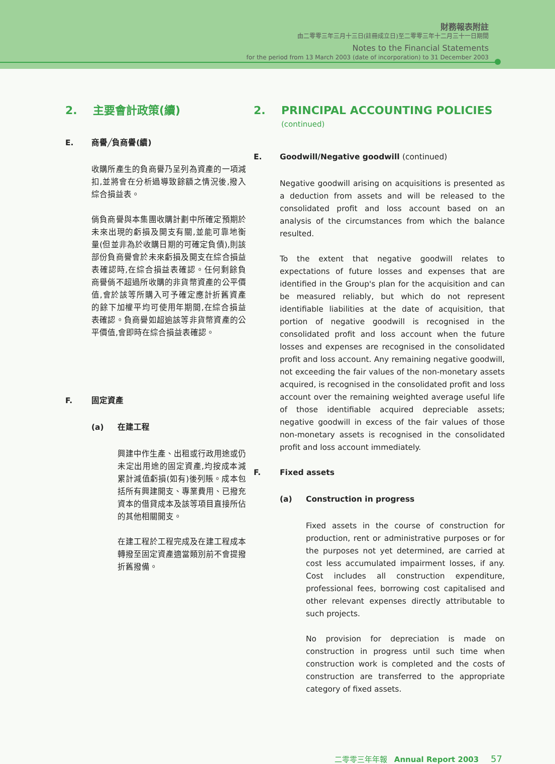財務報表附註
由二零零三年三月十三日(註冊成立日)至二零零三年十二月三十一日期間
Notes to the Financial Statements
for the period from 13 March 2003 (date of incorporation) to 31 December 2003
2. 主要會計政策(續)
E. 商譽╱負商譽(續)
收購所產生的負商譽乃呈列為資產的一項減扣,並將會在分析過導致餘額之情況後,撥入綜合損益表。
倘負商譽與本集團收購計劃中所確定預期於未來出現的虧損及開支有關,並能可靠地衡量(但並非為於收購日期的可確定負債),則該部份負商譽會於未來虧損及開支在綜合損益表確認時,在綜合損益表確認。任何剩餘負商譽倘不超過所收購的非貨幣資產的公平價值,會於該等所購入可予確定應計折舊資產的餘下加權平均可使用年期間,在綜合損益表確認。負商譽如超逾該等非貨幣資產的公平價值,會即時在綜合損益表確認。
F. 固定資產
(a) 在建工程
興建中作生產、出租或行政用途或仍未定出用途的固定資產,均按成本減累計減值虧損(如有)後列賬。成本包括所有興建開支、專業費用、已撥充資本的借貸成本及該等項目直接所佔的其他相關開支。
在建工程於工程完成及在建工程成本轉撥至固定資產適當類別前不會提撥折舊撥備。
2. PRINCIPAL ACCOUNTING POLICIES
(continued)
E. Goodwill/Negative goodwill (continued)
Negative goodwill arising on acquisitions is presented as a deduction from assets and will be released to the consolidated profit and loss account based on an analysis of the circumstances from which the balance resulted.
To the extent that negative goodwill relates to expectations of future losses and expenses that are identified in the Group's plan for the acquisition and can be measured reliably, but which do not represent identifiable liabilities at the date of acquisition, that portion of negative goodwill is recognised in the consolidated profit and loss account when the future losses and expenses are recognised in the consolidated profit and loss account. Any remaining negative goodwill, not exceeding the fair values of the non-monetary assets acquired, is recognised in the consolidated profit and loss account over the remaining weighted average useful life of those identifiable acquired depreciable assets; negative goodwill in excess of the fair values of those non-monetary assets is recognised in the consolidated profit and loss account immediately.
F. Fixed assets
(a) Construction in progress
Fixed assets in the course of construction for production, rent or administrative purposes or for the purposes not yet determined, are carried at cost less accumulated impairment losses, if any. Cost includes all construction expenditure, professional fees, borrowing cost capitalised and other relevant expenses directly attributable to such projects.
No provision for depreciation is made on construction in progress until such time when construction work is completed and the costs of construction are transferred to the appropriate category of fixed assets.
二零零三年年報 Annual Report 2003 57